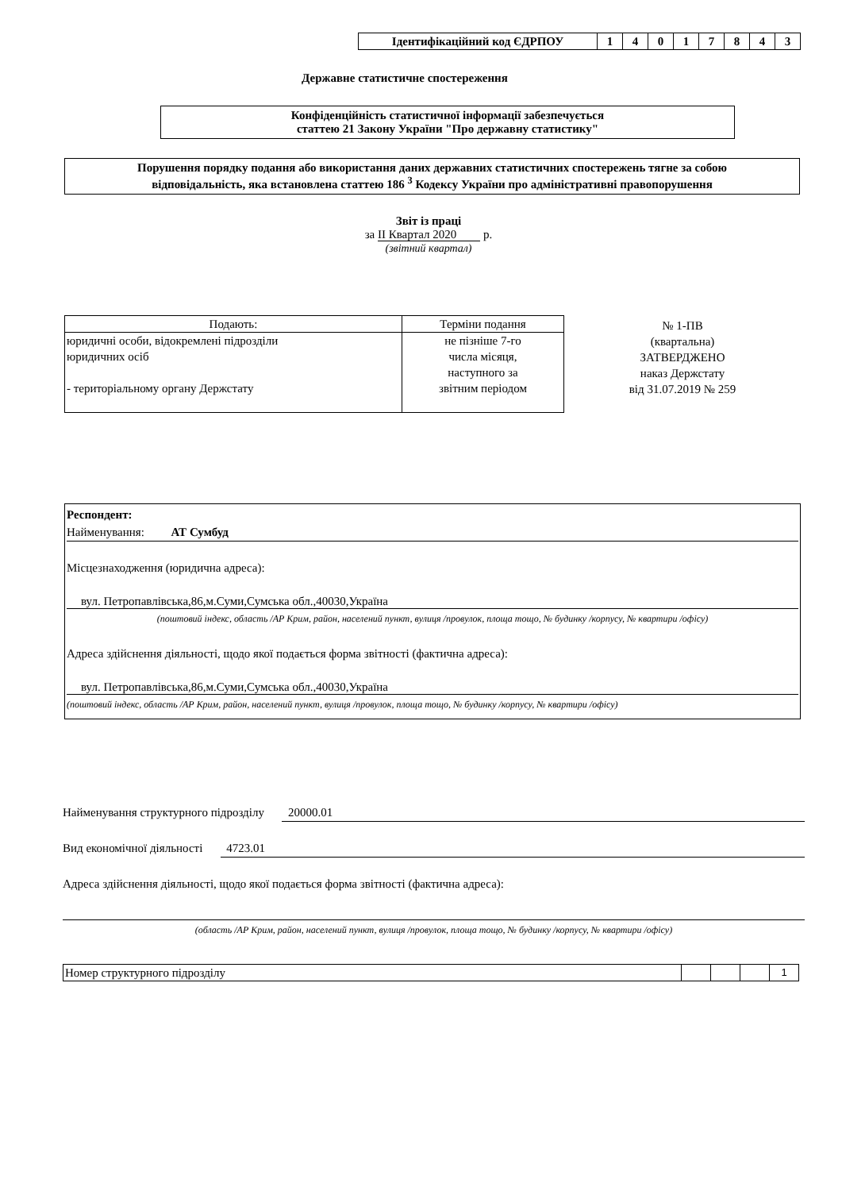| Ідентифікаційний код ЄДРПОУ | 1 | 4 | 0 | 1 | 7 | 8 | 4 | 3 |
Державне статистичне спостереження
Конфіденційність статистичної інформації забезпечується
статтею 21 Закону України "Про державну статистику"
Порушення порядку подання або використання даних державних статистичних спостережень тягне за собою
відповідальність, яка встановлена статтею 186 <sup>3</sup> Кодексу України про адміністративні правопорушення
Звіт із праці
за II Квартал 2020 р.
(звітний квартал)
| Подають: | Терміни подання |
| юридичні особи, відокремлені підрозділи юридичних осіб - територіальному органу Держстату | не пізніше 7-го числа місяця, наступного за звітним періодом |
№ 1-ПВ
(квартальна)
ЗАТВЕРДЖЕНО
наказ Держстату
від 31.07.2019 № 259
Респондент:
Найменування: АТ Сумбуд
Місцезнаходження (юридична адреса):
вул. Петропавлівська,86,м.Суми,Сумська обл.,40030,Україна
(поштовий індекс, область /АР Крим, район, населений пункт, вулиця /провулок, площа тощо, № будинку /корпусу, № квартири /офісу)
Адреса здійснення діяльності, щодо якої подається форма звітності (фактична адреса):
вул. Петропавлівська,86,м.Суми,Сумська обл.,40030,Україна
(поштовий індекс, область /АР Крим, район, населений пункт, вулиця /провулок, площа тощо, № будинку /корпусу, № квартири /офісу)
Найменування структурного підрозділу 20000.01
Вид економічної діяльності 4723.01
Адреса здійснення діяльності, щодо якої подається форма звітності (фактична адреса):
(область /АР Крим, район, населений пункт, вулиця /провулок, площа тощо, № будинку /корпусу, № квартири /офісу)
| Номер структурного підрозділу | | | | 1 |